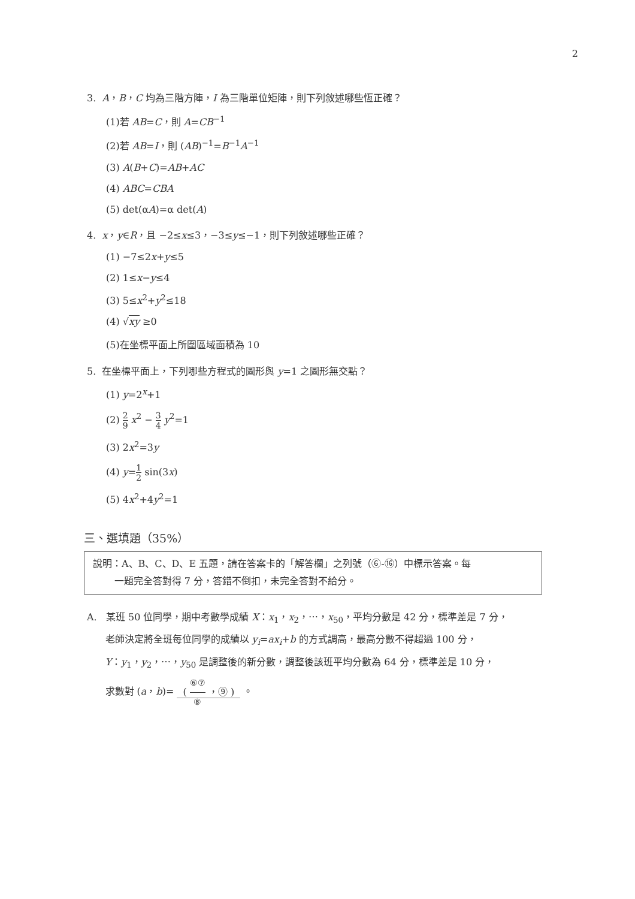2
3. A，B，C 均為三階方陣，I 為三階單位矩陣，則下列敘述哪些恆正確？
(1)若 AB=C，則 A=CB<sup>−1</sup>
(2)若 AB=I，則 (AB)<sup>−1</sup>=B<sup>−1</sup>A<sup>−1</sup>
(3) A(B+C)=AB+AC
(4) ABC=CBA
(5) det(αA)=α det(A)
4. x，y∈R，且 −2≤x≤3，−3≤y≤−1，則下列敘述哪些正確？
(1) −7≤2x+y≤5
(2) 1≤x−y≤4
(3) 5≤x<sup>2</sup>+y<sup>2</sup>≤18
(4) √xy ≥0
(5)在坐標平面上所圍區域面積為 10
5. 在坐標平面上，下列哪些方程式的圖形與 y=1 之圖形無交點？
(1) y=2<sup>x</sup>+1
(2) 2 9 x<sup>2</sup> − 3 4 y<sup>2</sup>=1
(3) 2x<sup>2</sup>=3y
(4) y=1 2 sin(3x)
(5) 4x<sup>2</sup>+4y<sup>2</sup>=1
三、選填題（35%）
說明：A、B、C、D、E 五題，請在答案卡的「解答欄」之列號（⑥-⑯）中標示答案。每
一題完全答對得 7 分，答錯不倒扣，未完全答對不給分。
A. 某班 50 位同學，期中考數學成績 X：x<sub>1</sub>，x<sub>2</sub>，⋯，x<sub>50</sub>，平均分數是 42 分，標準差是 7 分，
老師決定將全班每位同學的成績以 y<sub>i</sub>=ax<sub>i</sub>+b 的方式調高，最高分數不得超過 100 分，
Y：y<sub>1</sub>，y<sub>2</sub>，⋯，y<sub>50</sub> 是調整後的新分數，調整後該班平均分數為 64 分，標準差是 10 分，
求數對 (a，b)= ( ⑥⑦ ⑧ ，⑨ ) 。